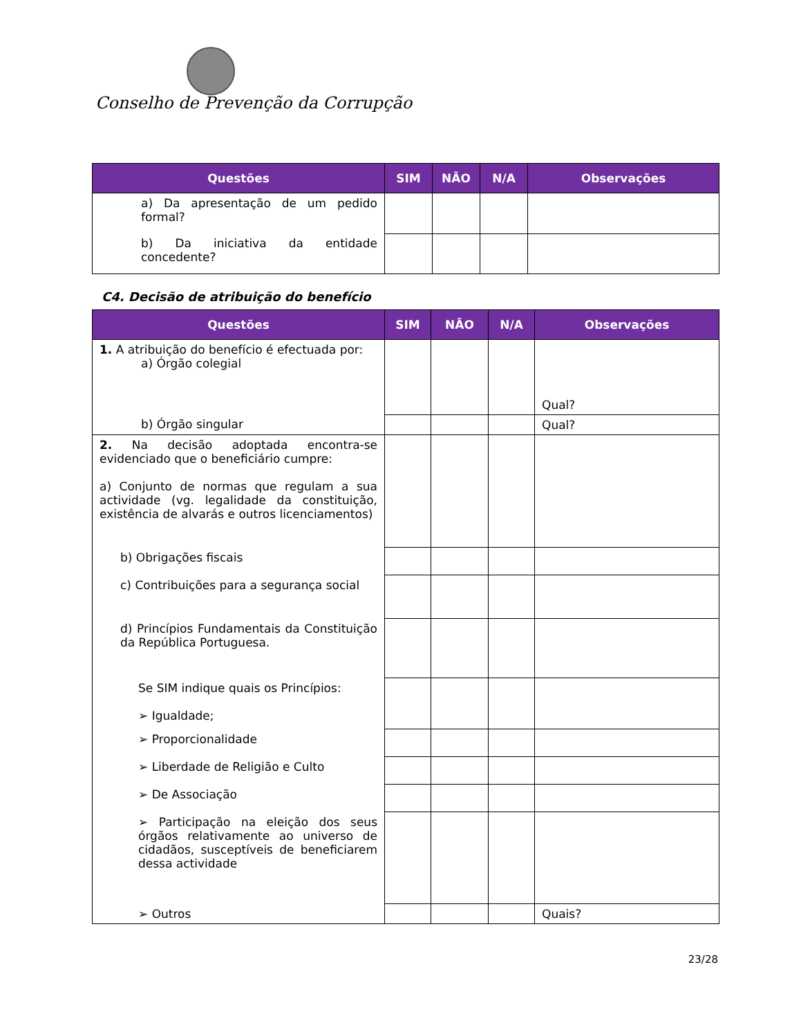Conselho de Prevenção da Corrupção
| Questões | SIM | NÃO | N/A | Observações |
| --- | --- | --- | --- | --- |
| a) Da apresentação de um pedido formal? | | | | |
| b) Da iniciativa da entidade concedente? | | | | |
C4. Decisão de atribuição do benefício
| Questões | SIM | NÃO | N/A | Observações |
| --- | --- | --- | --- | --- |
| 1. A atribuição do benefício é efectuada por: a) Órgão colegial | | | | Qual? |
| b) Órgão singular | | | | Qual? |
| 2. Na decisão adoptada encontra-se evidenciado que o beneficiário cumpre: a) Conjunto de normas que regulam a sua actividade (vg. legalidade da constituição, existência de alvarás e outros licenciamentos) | | | | |
| b) Obrigações fiscais | | | | |
| c) Contribuições para a segurança social | | | | |
| d) Princípios Fundamentais da Constituição da República Portuguesa. | | | | |
| Se SIM indique quais os Princípios: ➢ Igualdade; | | | | |
| ➢ Proporcionalidade | | | | |
| ➢ Liberdade de Religião e Culto | | | | |
| ➢ De Associação | | | | |
| ➢ Participação na eleição dos seus órgãos relativamente ao universo de cidadãos, susceptíveis de beneficiarem dessa actividade | | | | |
| ➢ Outros | | | | Quais? |
23/28